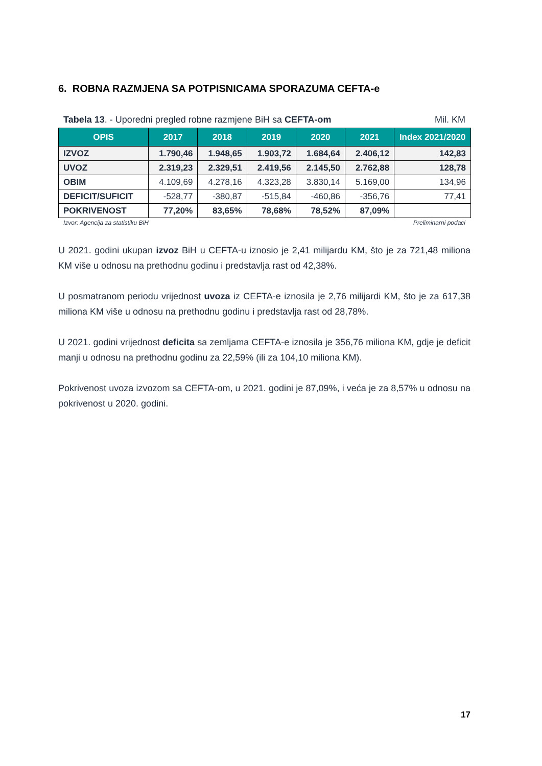6. ROBNA RAZMJENA SA POTPISNICAMA SPORAZUMA CEFTA-e
Tabela 13. - Uporedni pregled robne razmjene BiH sa CEFTA-om Mil. KM
| OPIS | 2017 | 2018 | 2019 | 2020 | 2021 | Index 2021/2020 |
| --- | --- | --- | --- | --- | --- | --- |
| IZVOZ | 1.790,46 | 1.948,65 | 1.903,72 | 1.684,64 | 2.406,12 | 142,83 |
| UVOZ | 2.319,23 | 2.329,51 | 2.419,56 | 2.145,50 | 2.762,88 | 128,78 |
| OBIM | 4.109,69 | 4.278,16 | 4.323,28 | 3.830,14 | 5.169,00 | 134,96 |
| DEFICIT/SUFICIT | -528,77 | -380,87 | -515,84 | -460,86 | -356,76 | 77,41 |
| POKRIVENOST | 77,20% | 83,65% | 78,68% | 78,52% | 87,09% | |
Izvor: Agencija za statistiku BiH Preliminarni podaci
U 2021. godini ukupan izvoz BiH u CEFTA-u iznosio je 2,41 milijardu KM, što je za 721,48 miliona KM više u odnosu na prethodnu godinu i predstavlja rast od 42,38%.
U posmatranom periodu vrijednost uvoza iz CEFTA-e iznosila je 2,76 milijardi KM, što je za 617,38 miliona KM više u odnosu na prethodnu godinu i predstavlja rast od 28,78%.
U 2021. godini vrijednost deficita sa zemljama CEFTA-e iznosila je 356,76 miliona KM, gdje je deficit manji u odnosu na prethodnu godinu za 22,59% (ili za 104,10 miliona KM).
Pokrivenost uvoza izvozom sa CEFTA-om, u 2021. godini je 87,09%, i veća je za 8,57% u odnosu na pokrivenost u 2020. godini.
17